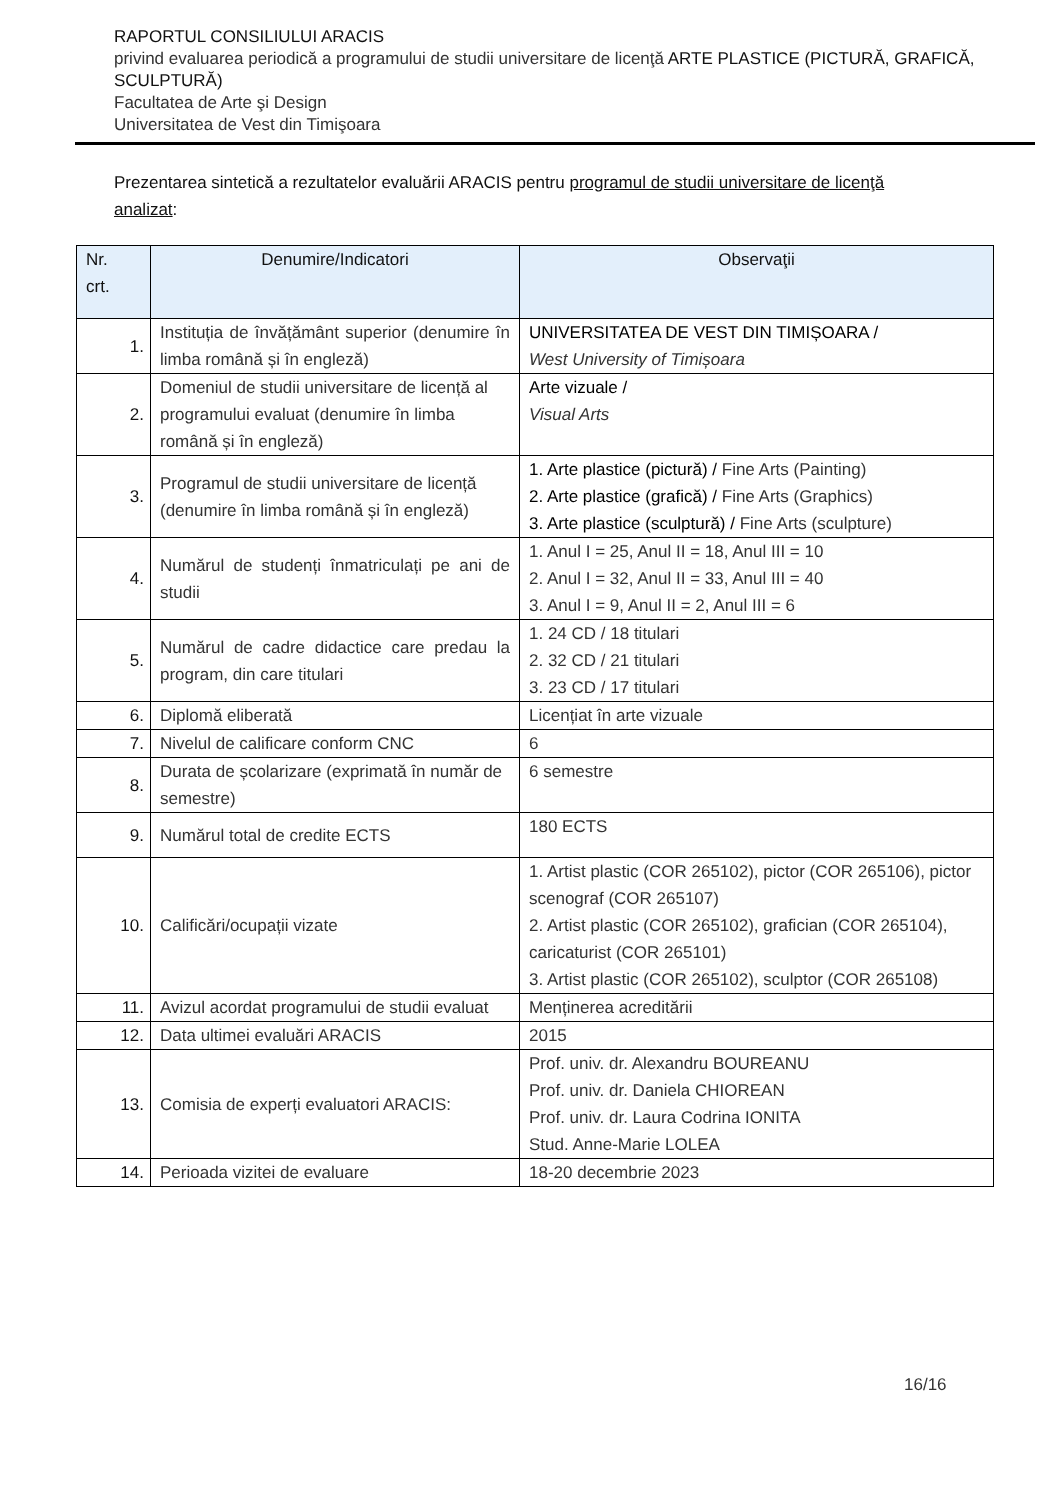RAPORTUL CONSILIULUI ARACIS
privind evaluarea periodică a programului de studii universitare de licenţă ARTE PLASTICE (PICTURĂ, GRAFICĂ, SCULPTURĂ)
Facultatea de Arte şi Design
Universitatea de Vest din Timişoara
Prezentarea sintetică a rezultatelor evaluării ARACIS pentru programul de studii universitare de licenţă analizat:
| Nr. crt. | Denumire/Indicatori | Observaţii |
| --- | --- | --- |
| 1. | Instituția de învățământ superior (denumire în limba română și în engleză) | UNIVERSITATEA DE VEST DIN TIMIȘOARA / West University of Timișoara |
| 2. | Domeniul de studii universitare de licență al programului evaluat (denumire în limba română și în engleză) | Arte vizuale / Visual Arts |
| 3. | Programul de studii universitare de licență (denumire în limba română și în engleză) | 1. Arte plastice (pictură) / Fine Arts (Painting) 2. Arte plastice (grafică) / Fine Arts (Graphics) 3. Arte plastice (sculptură) / Fine Arts (sculpture) |
| 4. | Numărul de studenți înmatriculați pe ani de studii | 1. Anul I = 25, Anul II = 18, Anul III = 10 2. Anul I = 32, Anul II = 33, Anul III = 40 3. Anul I = 9, Anul II = 2, Anul III = 6 |
| 5. | Numărul de cadre didactice care predau la program, din care titulari | 1. 24 CD / 18 titulari 2. 32 CD / 21 titulari 3. 23 CD / 17 titulari |
| 6. | Diplomă eliberată | Licențiat în arte vizuale |
| 7. | Nivelul de calificare conform CNC | 6 |
| 8. | Durata de școlarizare (exprimată în număr de semestre) | 6 semestre |
| 9. | Numărul total de credite ECTS | 180 ECTS |
| 10. | Calificări/ocupații vizate | 1. Artist plastic (COR 265102), pictor (COR 265106), pictor scenograf (COR 265107) 2. Artist plastic (COR 265102), grafician (COR 265104), caricaturist (COR 265101) 3. Artist plastic (COR 265102), sculptor (COR 265108) |
| 11. | Avizul acordat programului de studii evaluat | Menținerea acreditării |
| 12. | Data ultimei evaluări ARACIS | 2015 |
| 13. | Comisia de experți evaluatori ARACIS: | Prof. univ. dr. Alexandru BOUREANU Prof. univ. dr. Daniela CHIOREAN Prof. univ. dr. Laura Codrina IONITA Stud. Anne-Marie LOLEA |
| 14. | Perioada vizitei de evaluare | 18-20 decembrie 2023 |
16/16